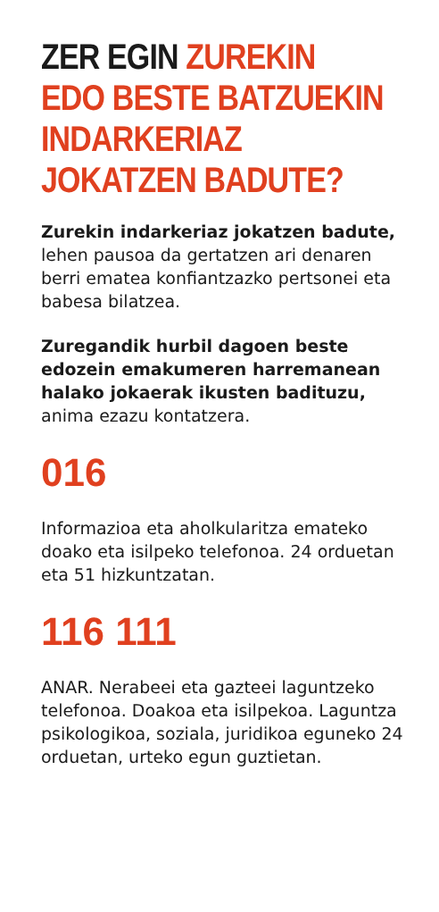ZER EGIN ZUREKIN
EDO BESTE BATZUEKIN
INDARKERIAZ
JOKATZEN BADUTE?
Zurekin indarkeriaz jokatzen badute, lehen pausoa da gertatzen ari denaren berri ematea konfiantzazko pertsonei eta babesa bilatzea.
Zuregandik hurbil dagoen beste edozein emakumeren harremanean halako jokaerak ikusten badituzu, anima ezazu kontatzera.
016
Informazioa eta aholkularitza emateko doako eta isilpeko telefonoa. 24 orduetan eta 51 hizkuntzatan.
116 111
ANAR. Nerabeei eta gazteei laguntzeko telefonoa. Doakoa eta isilpekoa. Laguntza psikologikoa, soziala, juridikoa eguneko 24 orduetan, urteko egun guztietan.